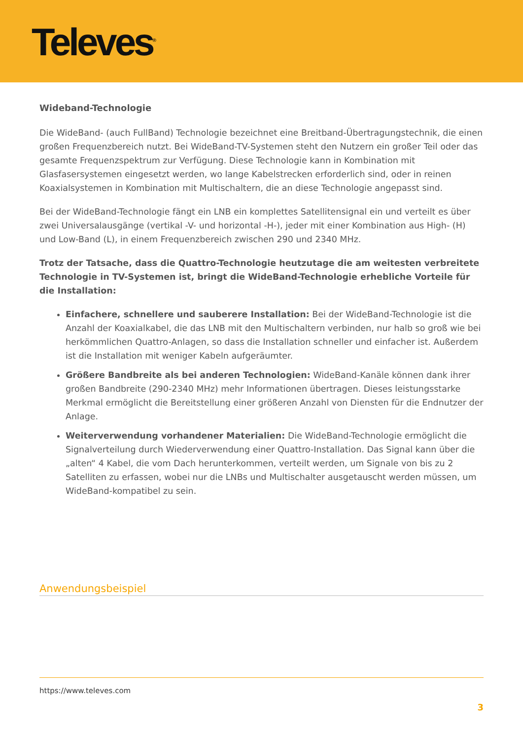Televes<sup>®</sup>
Wideband-Technologie
Die WideBand- (auch FullBand) Technologie bezeichnet eine Breitband-Übertragungstechnik, die einen großen Frequenzbereich nutzt. Bei WideBand-TV-Systemen steht den Nutzern ein großer Teil oder das gesamte Frequenzspektrum zur Verfügung. Diese Technologie kann in Kombination mit Glasfasersystemen eingesetzt werden, wo lange Kabelstrecken erforderlich sind, oder in reinen Koaxialsystemen in Kombination mit Multischaltern, die an diese Technologie angepasst sind.
Bei der WideBand-Technologie fängt ein LNB ein komplettes Satellitensignal ein und verteilt es über zwei Universalausgänge (vertikal -V- und horizontal -H-), jeder mit einer Kombination aus High- (H) und Low-Band (L), in einem Frequenzbereich zwischen 290 und 2340 MHz.
Trotz der Tatsache, dass die Quattro-Technologie heutzutage die am weitesten verbreitete Technologie in TV-Systemen ist, bringt die WideBand-Technologie erhebliche Vorteile für die Installation:
Einfachere, schnellere und sauberere Installation: Bei der WideBand-Technologie ist die Anzahl der Koaxialkabel, die das LNB mit den Multischaltern verbinden, nur halb so groß wie bei herkömmlichen Quattro-Anlagen, so dass die Installation schneller und einfacher ist. Außerdem ist die Installation mit weniger Kabeln aufgeräumter.
Größere Bandbreite als bei anderen Technologien: WideBand-Kanäle können dank ihrer großen Bandbreite (290-2340 MHz) mehr Informationen übertragen. Dieses leistungsstarke Merkmal ermöglicht die Bereitstellung einer größeren Anzahl von Diensten für die Endnutzer der Anlage.
Weiterverwendung vorhandener Materialien: Die WideBand-Technologie ermöglicht die Signalverteilung durch Wiederverwendung einer Quattro-Installation. Das Signal kann über die „alten“ 4 Kabel, die vom Dach herunterkommen, verteilt werden, um Signale von bis zu 2 Satelliten zu erfassen, wobei nur die LNBs und Multischalter ausgetauscht werden müssen, um WideBand-kompatibel zu sein.
Anwendungsbeispiel
https://www.televes.com
3